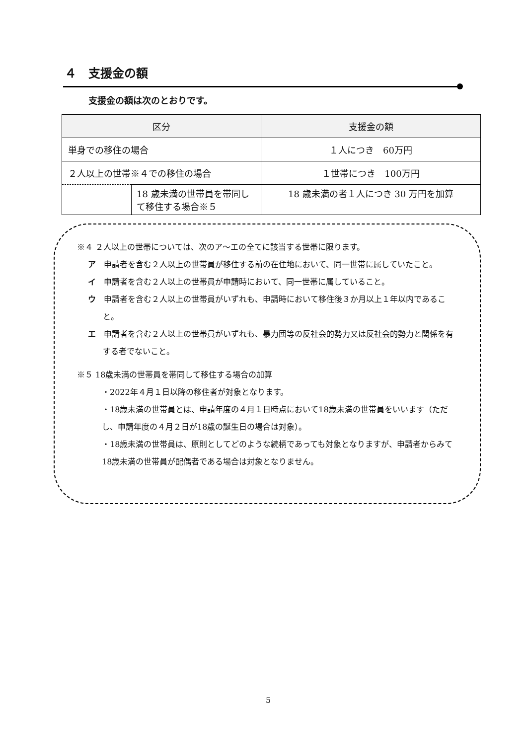４　支援金の額
支援金の額は次のとおりです。
| 区分 | | 支援金の額 |
| --- | --- | --- |
| 単身での移住の場合 | | １人につき 60万円 |
| ２人以上の世帯※４での移住の場合 | | １世帯につき 100万円 |
| | 18 歳未満の世帯員を帯同して移住する場合※５ | 18 歳未満の者１人につき 30 万円を加算 |
※４ ２人以上の世帯については、次のア～エの全てに該当する世帯に限ります。
ア　申請者を含む２人以上の世帯員が移住する前の在住地において、同一世帯に属していたこと。
イ　申請者を含む２人以上の世帯員が申請時において、同一世帯に属していること。
ウ　申請者を含む２人以上の世帯員がいずれも、申請時において移住後３か月以上１年以内であること。
エ　申請者を含む２人以上の世帯員がいずれも、暴力団等の反社会的勢力又は反社会的勢力と関係を有する者でないこと。
※５ 18歳未満の世帯員を帯同して移住する場合の加算
・2022年４月１日以降の移住者が対象となります。
・18歳未満の世帯員とは、申請年度の４月１日時点において18歳未満の世帯員をいいます（ただし、申請年度の４月２日が18歳の誕生日の場合は対象）。
・18歳未満の世帯員は、原則としてどのような続柄であっても対象となりますが、申請者からみて18歳未満の世帯員が配偶者である場合は対象となりません。
5